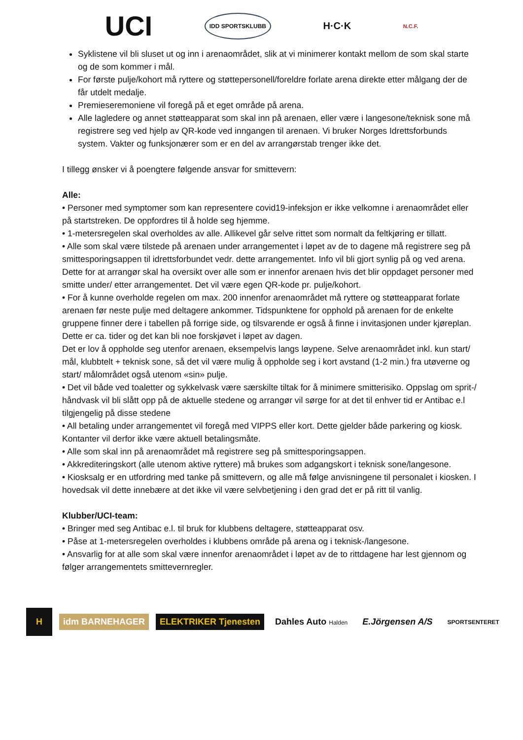UCI
IDD SPORTSKLUBB
H·C·K
N.C.F.
Syklistene vil bli sluset ut og inn i arenaområdet, slik at vi minimerer kontakt mellom de som skal starte og de som kommer i mål.
For første pulje/kohort må ryttere og støttepersonell/foreldre forlate arena direkte etter målgang der de får utdelt medalje.
Premieseremoniene vil foregå på et eget område på arena.
Alle lagledere og annet støtteapparat som skal inn på arenaen, eller være i langesone/teknisk sone må registrere seg ved hjelp av QR-kode ved inngangen til arenaen. Vi bruker Norges Idrettsforbunds system. Vakter og funksjonærer som er en del av arrangørstab trenger ikke det.
I tillegg ønsker vi å poengtere følgende ansvar for smittevern:
Alle:
• Personer med symptomer som kan representere covid19-infeksjon er ikke velkomne i arenaområdet eller på startstreken. De oppfordres til å holde seg hjemme.
• 1-metersregelen skal overholdes av alle. Allikevel går selve rittet som normalt da feltkjøring er tillatt.
• Alle som skal være tilstede på arenaen under arrangementet i løpet av de to dagene må registrere seg på smittesporingsappen til idrettsforbundet vedr. dette arrangementet. Info vil bli gjort synlig på og ved arena. Dette for at arrangør skal ha oversikt over alle som er innenfor arenaen hvis det blir oppdaget personer med smitte under/ etter arrangementet. Det vil være egen QR-kode pr. pulje/kohort.
• For å kunne overholde regelen om max. 200 innenfor arenaområdet må ryttere og støtteapparat forlate arenaen før neste pulje med deltagere ankommer. Tidspunktene for opphold på arenaen for de enkelte gruppene finner dere i tabellen på forrige side, og tilsvarende er også å finne i invitasjonen under kjøreplan. Dette er ca. tider og det kan bli noe forskjøvet i løpet av dagen.
Det er lov å oppholde seg utenfor arenaen, eksempelvis langs løypene. Selve arenaområdet inkl. kun start/ mål, klubbtelt + teknisk sone, så det vil være mulig å oppholde seg i kort avstand (1-2 min.) fra utøverne og start/ målområdet også utenom «sin» pulje.
• Det vil både ved toaletter og sykkelvask være særskilte tiltak for å minimere smitterisiko. Oppslag om sprit-/ håndvask vil bli slått opp på de aktuelle stedene og arrangør vil sørge for at det til enhver tid er Antibac e.l tilgjengelig på disse stedene
• All betaling under arrangementet vil foregå med VIPPS eller kort. Dette gjelder både parkering og kiosk. Kontanter vil derfor ikke være aktuell betalingsmåte.
• Alle som skal inn på arenaområdet må registrere seg på smittesporingsappen.
• Akkrediteringskort (alle utenom aktive ryttere) må brukes som adgangskort i teknisk sone/langesone.
• Kiosksalg er en utfordring med tanke på smittevern, og alle må følge anvisningene til personalet i kiosken. I hovedsak vil dette innebære at det ikke vil være selvbetjening i den grad det er på ritt til vanlig.
Klubber/UCI-team:
• Bringer med seg Antibac e.l. til bruk for klubbens deltagere, støtteapparat osv.
• Påse at 1-metersregelen overholdes i klubbens område på arena og i teknisk-/langesone.
• Ansvarlig for at alle som skal være innenfor arenaområdet i løpet av de to rittdagene har lest gjennom og følger arrangementets smittevernregler.
H
idm BARNEHAGER ELEKTRIKER Tjenesten Dahles Auto Halden
E.Jörgensen A/S
SPORTSENTERET